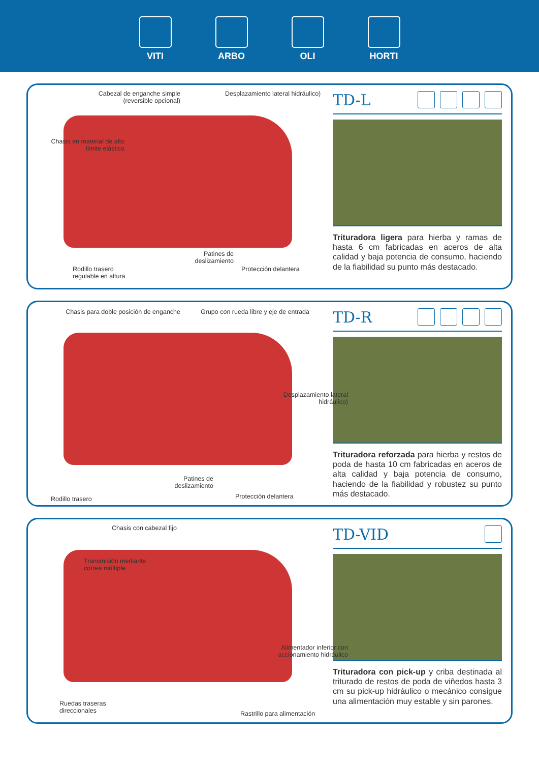VITI ARBO OLI HORTI
Cabezal de enganche simple (reversible opcional)
Desplazamiento lateral hidráulico)
Chasis en material de alto límite elástico
Patines de deslizamiento
Rodillo trasero
regulable en altura
Protección delantera
TD-L
Trituradora ligera para hierba y ramas de hasta 6 cm fabricadas en aceros de alta calidad y baja potencia de consumo, haciendo de la fiabilidad su punto más destacado.
Chasis para doble posición de enganche
Grupo con rueda libre y eje de entrada
Desplazamiento lateral hidráulico)
Patines de deslizamiento
Rodillo trasero Protección delantera
TD-R
Trituradora reforzada para hierba y restos de poda de hasta 10 cm fabricadas en aceros de alta calidad y baja potencia de consumo, haciendo de la fiabilidad y robustez su punto más destacado.
Chasis con cabezal fijo
Transmisión mediante
correa múltiple
Alimentador inferior con accionamiento hidráulico
Ruedas traseras
direccionales
Rastrillo para alimentación
TD-VID
Trituradora con pick-up y criba destinada al triturado de restos de poda de viñedos hasta 3 cm su pick-up hidráulico o mecánico consigue una alimentación muy estable y sin parones.